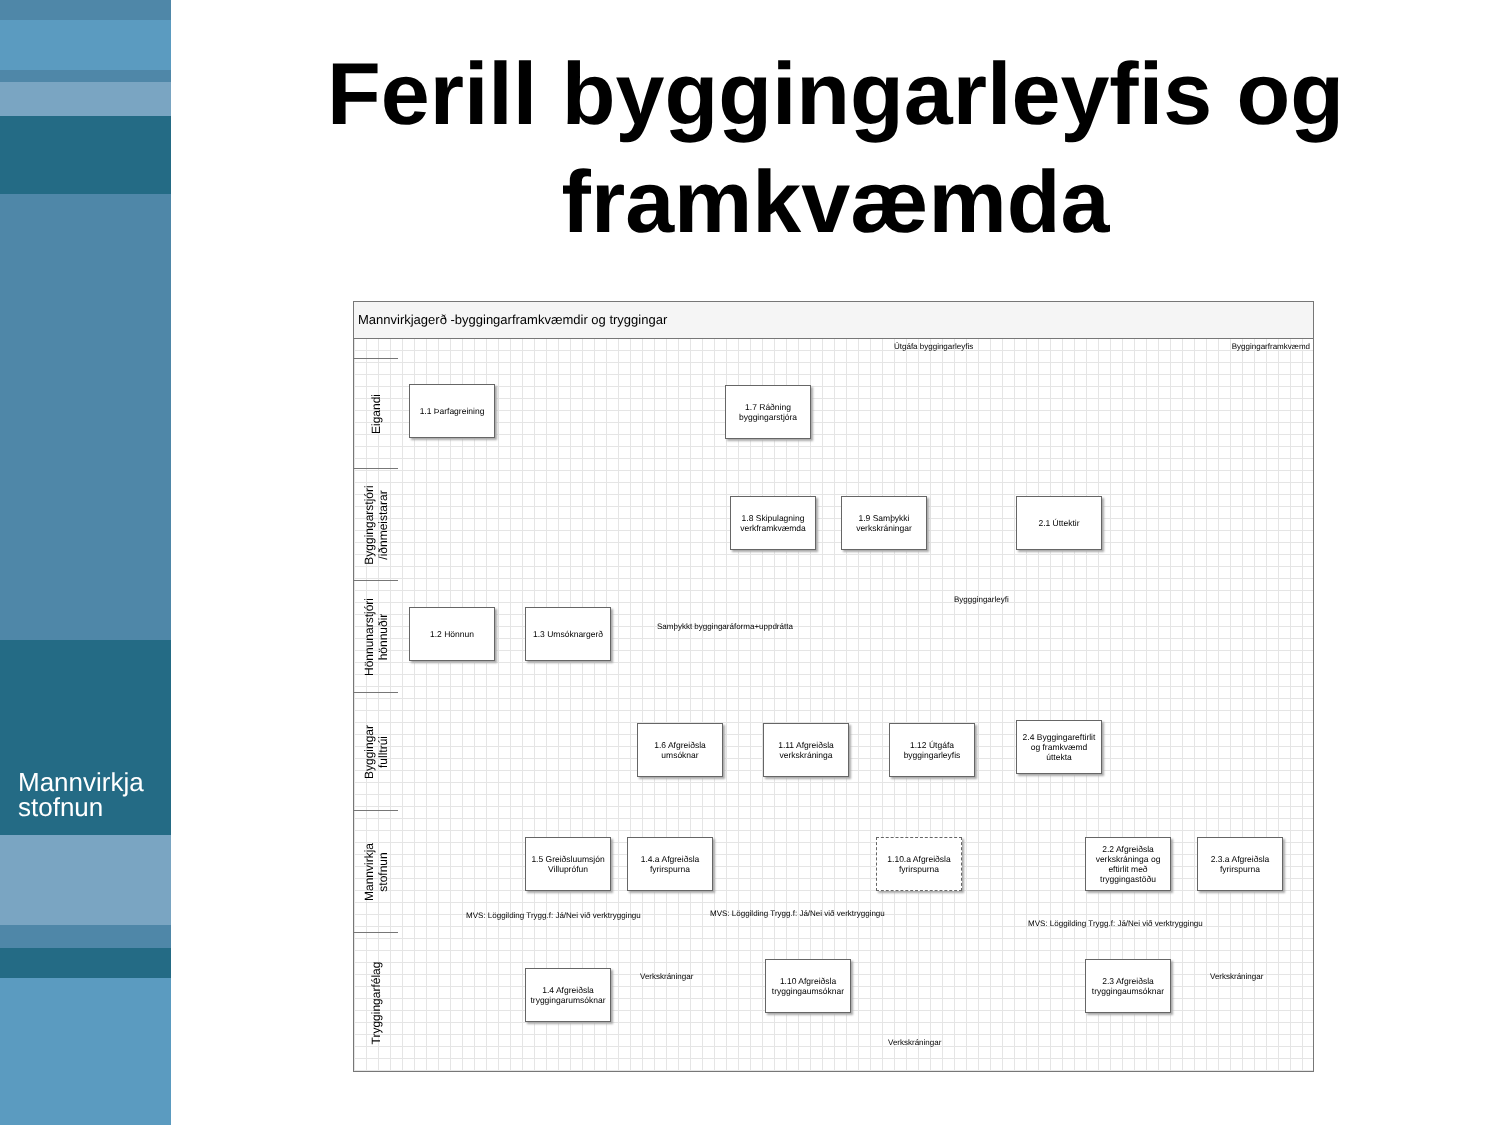Mannvirkja
stofnun
Ferill byggingarleyfis og framkvæmda
Mannvirkjagerð -byggingarframkvæmdir og tryggingar
Útgáfa byggingarleyfis Byggingarframkvæmd
Eigandi
Byggingarstjóri
/iðnmeistarar
Hönnunarstjóri
hönnuðir
Byggingar
fulltrúi
Mannvirkja
stofnun
Tryggingarfélag
1.1 Þarfagreining
1.7 Ráðning byggingarstjóra
1.8 Skipulagning verkframkvæmda
1.9 Samþykki verkskráningar
2.1 Úttektir
1.2 Hönnun 1.3 Umsóknargerð
Samþykkt byggingaráforma+uppdrátta
Bygggingarleyfi
1.6 Afgreiðsla umsóknar
1.11 Afgreiðsla verkskráninga
1.12 Útgáfa byggingarleyfis
2.4 Byggingareftirlit og framkvæmd úttekta
1.5 Greiðsluumsjón Villuprófun
1.4.a Afgreiðsla fyrirspurna
1.10.a Afgreiðsla fyrirspurna
2.2 Afgreiðsla verkskráninga og eftirlit með tryggingastöðu
2.3.a Afgreiðsla fyrirspurna
MVS: Löggilding Trygg.f: Já/Nei við verktryggingu
MVS: Löggilding Trygg.f: Já/Nei við verktryggingu
MVS: Löggilding Trygg.f: Já/Nei við verktryggingu
1.4 Afgreiðsla tryggingarumsóknar
Verkskráningar
1.10 Afgreiðsla tryggingaumsóknar
2.3 Afgreiðsla tryggingaumsóknar
Verkskráningar
Verkskráningar